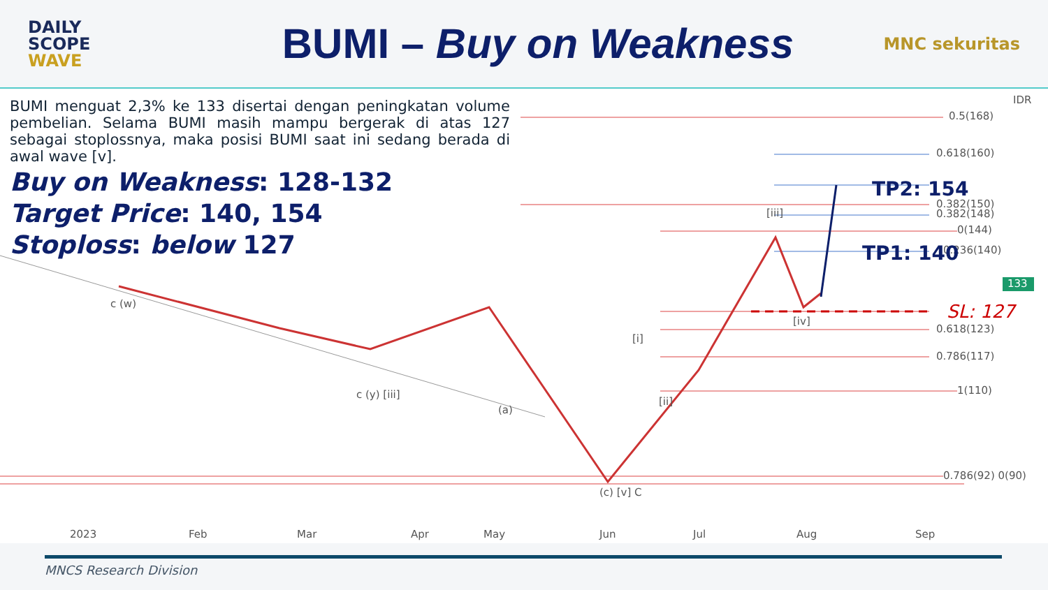DAILY
SCOPE
WAVE
BUMI – Buy on Weakness
MNC sekuritas
0.5(168)
0.618(160)
0.382(150)
0.382(148)
0(144)
0.236(140)
0.618(123)
0.786(117)
1(110)
0.786(92) 0(90)
133
IDR
2023
Feb
Mar
Apr
May
Jun
Jul
Aug
Sep
[i]
[ii]
[iii]
[iv]
(a)
(c) [v] C
c (y) [iii]
c (w)
TP2: 154
TP1: 140
SL: 127
BUMI menguat 2,3% ke 133 disertai dengan peningkatan volume pembelian. Selama BUMI masih mampu bergerak di atas 127 sebagai stoplossnya, maka posisi BUMI saat ini sedang berada di awal wave [v].
Buy on Weakness: 128-132
Target Price: 140, 154
Stoploss: below 127
MNCS Research Division